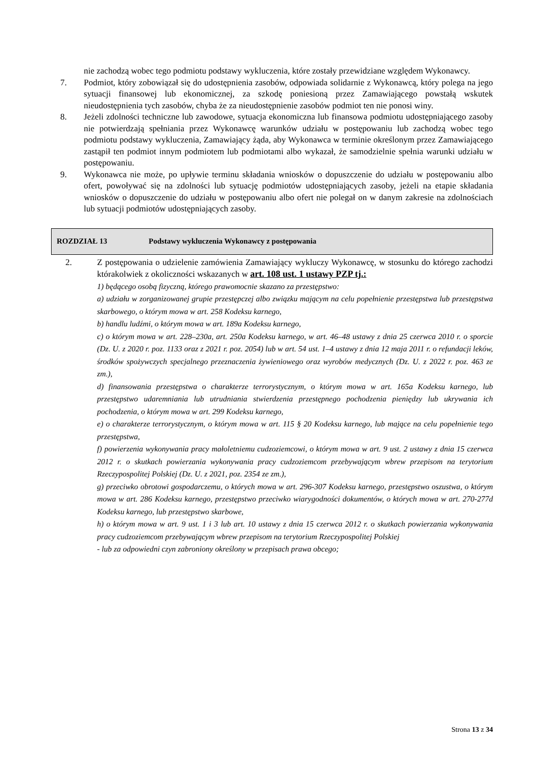nie zachodzą wobec tego podmiotu podstawy wykluczenia, które zostały przewidziane względem Wykonawcy.
7. Podmiot, który zobowiązał się do udostępnienia zasobów, odpowiada solidarnie z Wykonawcą, który polega na jego sytuacji finansowej lub ekonomicznej, za szkodę poniesioną przez Zamawiającego powstałą wskutek nieudostępnienia tych zasobów, chyba że za nieudostępnienie zasobów podmiot ten nie ponosi winy.
8. Jeżeli zdolności techniczne lub zawodowe, sytuacja ekonomiczna lub finansowa podmiotu udostępniającego zasoby nie potwierdzają spełniania przez Wykonawcę warunków udziału w postępowaniu lub zachodzą wobec tego podmiotu podstawy wykluczenia, Zamawiający żąda, aby Wykonawca w terminie określonym przez Zamawiającego zastąpił ten podmiot innym podmiotem lub podmiotami albo wykazał, że samodzielnie spełnia warunki udziału w postępowaniu.
9. Wykonawca nie może, po upływie terminu składania wniosków o dopuszczenie do udziału w postępowaniu albo ofert, powoływać się na zdolności lub sytuację podmiotów udostępniających zasoby, jeżeli na etapie składania wniosków o dopuszczenie do udziału w postępowaniu albo ofert nie polegał on w danym zakresie na zdolnościach lub sytuacji podmiotów udostępniających zasoby.
ROZDZIAŁ 13 Podstawy wykluczenia Wykonawcy z postępowania
2. Z postępowania o udzielenie zamówienia Zamawiający wykluczy Wykonawcę, w stosunku do którego zachodzi którakolwiek z okoliczności wskazanych w art. 108 ust. 1 ustawy PZP tj.:
1) będącego osobą fizyczną, którego prawomocnie skazano za przestępstwo:
a) udziału w zorganizowanej grupie przestępczej albo związku mającym na celu popełnienie przestępstwa lub przestępstwa skarbowego, o którym mowa w art. 258 Kodeksu karnego,
b) handlu ludźmi, o którym mowa w art. 189a Kodeksu karnego,
c) o którym mowa w art. 228–230a, art. 250a Kodeksu karnego, w art. 46–48 ustawy z dnia 25 czerwca 2010 r. o sporcie (Dz. U. z 2020 r. poz. 1133 oraz z 2021 r. poz. 2054) lub w art. 54 ust. 1–4 ustawy z dnia 12 maja 2011 r. o refundacji leków, środków spożywczych specjalnego przeznaczenia żywieniowego oraz wyrobów medycznych (Dz. U. z 2022 r. poz. 463 ze zm.),
d) finansowania przestępstwa o charakterze terrorystycznym, o którym mowa w art. 165a Kodeksu karnego, lub przestępstwo udaremniania lub utrudniania stwierdzenia przestępnego pochodzenia pieniędzy lub ukrywania ich pochodzenia, o którym mowa w art. 299 Kodeksu karnego,
e) o charakterze terrorystycznym, o którym mowa w art. 115 § 20 Kodeksu karnego, lub mające na celu popełnienie tego przestępstwa,
f) powierzenia wykonywania pracy małoletniemu cudzoziemcowi, o którym mowa w art. 9 ust. 2 ustawy z dnia 15 czerwca 2012 r. o skutkach powierzania wykonywania pracy cudzoziemcom przebywającym wbrew przepisom na terytorium Rzeczypospolitej Polskiej (Dz. U. z 2021, poz. 2354 ze zm.),
g) przeciwko obrotowi gospodarczemu, o których mowa w art. 296-307 Kodeksu karnego, przestępstwo oszustwa, o którym mowa w art. 286 Kodeksu karnego, przestępstwo przeciwko wiarygodności dokumentów, o których mowa w art. 270-277d Kodeksu karnego, lub przestępstwo skarbowe,
h) o którym mowa w art. 9 ust. 1 i 3 lub art. 10 ustawy z dnia 15 czerwca 2012 r. o skutkach powierzania wykonywania pracy cudzoziemcom przebywającym wbrew przepisom na terytorium Rzeczypospolitej Polskiej
- lub za odpowiedni czyn zabroniony określony w przepisach prawa obcego;
Strona 13 z 34